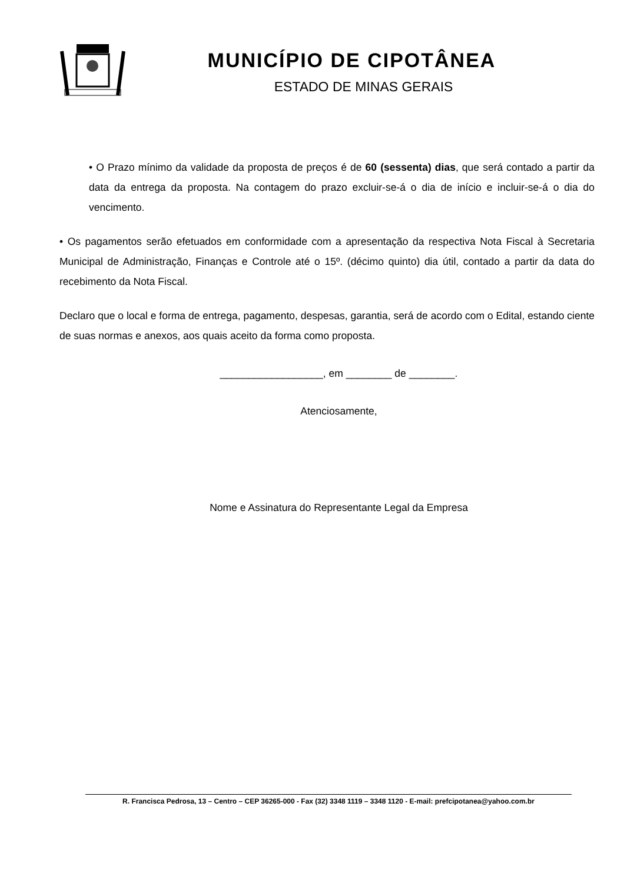MUNICÍPIO DE CIPOTÂNEA
ESTADO DE MINAS GERAIS
• O Prazo mínimo da validade da proposta de preços é de 60 (sessenta) dias, que será contado a partir da data da entrega da proposta. Na contagem do prazo excluir-se-á o dia de início e incluir-se-á o dia do vencimento.
• Os pagamentos serão efetuados em conformidade com a apresentação da respectiva Nota Fiscal à Secretaria Municipal de Administração, Finanças e Controle até o 15º. (décimo quinto) dia útil, contado a partir da data do recebimento da Nota Fiscal.
Declaro que o local e forma de entrega, pagamento, despesas, garantia, será de acordo com o Edital, estando ciente de suas normas e anexos, aos quais aceito da forma como proposta.
__________________, em ________ de ________.
Atenciosamente,
Nome e Assinatura do Representante Legal da Empresa
R. Francisca Pedrosa, 13 – Centro – CEP 36265-000 - Fax (32) 3348 1119 – 3348 1120 - E-mail: prefcipotanea@yahoo.com.br